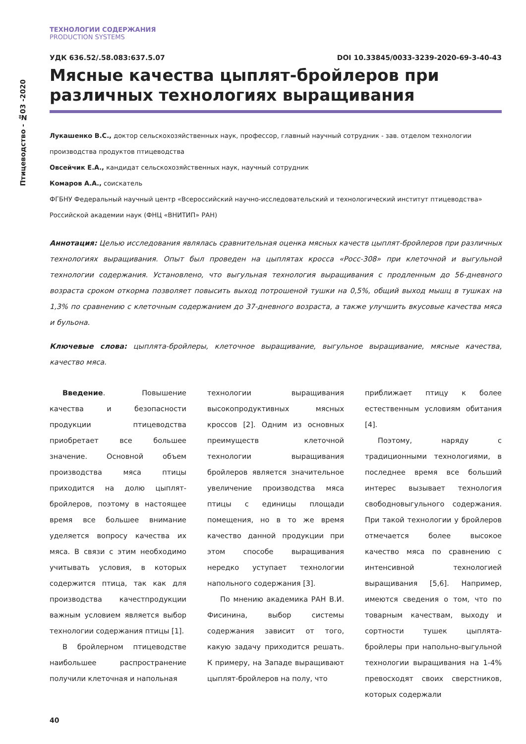Птицеводство - №03 -2020
ТЕХНОЛОГИИ СОДЕРЖАНИЯ
PRODUCTION SYSTEMS
УДК 636.52/.58.083:637.5.07 DOI 10.33845/0033-3239-2020-69-3-40-43
Мясные качества цыплят-бройлеров при различных технологиях выращивания
Лукашенко В.С., доктор сельскохозяйственных наук, профессор, главный научный сотрудник - зав. отделом технологии производства продуктов птицеводства
Овсейчик Е.А., кандидат сельскохозяйственных наук, научный сотрудник
Комаров А.А., соискатель
ФГБНУ Федеральный научный центр «Всероссийский научно-исследовательский и технологический институт птицеводства» Российской академии наук (ФНЦ «ВНИТИП» РАН)
Аннотация: Целью исследования являлась сравнительная оценка мясных качеств цыплят-бройлеров при различных технологиях выращивания. Опыт был проведен на цыплятах кросса «Росс-308» при клеточной и выгульной технологии содержания. Установлено, что выгульная технология выращивания с продленным до 56-дневного возраста сроком откорма позволяет повысить выход потрошеной тушки на 0,5%, общий выход мышц в тушках на 1,3% по сравнению с клеточным содержанием до 37-дневного возраста, а также улучшить вкусовые качества мяса и бульона.
Ключевые слова: цыплята-бройлеры, клеточное выращивание, выгульное выращивание, мясные качества, качество мяса.
Введение. Повышение качества и безопасности продукции птицеводства приобретает все большее значение. Основной объем производства мяса птицы приходится на долю цыплят-бройлеров, поэтому в настоящее время все большее внимание уделяется вопросу качества их мяса. В связи с этим необходимо учитывать условия, в которых содержится птица, так как для производства качестпродукции важным условием является выбор технологии содержания птицы [1].
В бройлерном птицеводстве наибольшее распространение получили клеточная и напольная
технологии выращивания высокопродуктивных мясных кроссов [2]. Одним из основных преимуществ клеточной технологии выращивания бройлеров является значительное увеличение производства мяса птицы с единицы площади помещения, но в то же время качество данной продукции при этом способе выращивания нередко уступает технологии напольного содержания [3].
По мнению академика РАН В.И. Фисинина, выбор системы содержания зависит от того, какую задачу приходится решать. К примеру, на Западе выращивают цыплят-бройлеров на полу, что
приближает птицу к более естественным условиям обитания [4].
Поэтому, наряду с традиционными технологиями, в последнее время все больший интерес вызывает технология свободновыгульного содержания. При такой технологии у бройлеров отмечается более высокое качество мяса по сравнению с интенсивной технологией выращивания [5,6]. Например, имеются сведения о том, что по товарным качествам, выходу и сортности тушек цыплята-бройлеры при напольно-выгульной технологии выращивания на 1-4% превосходят своих сверстников, которых содержали
40